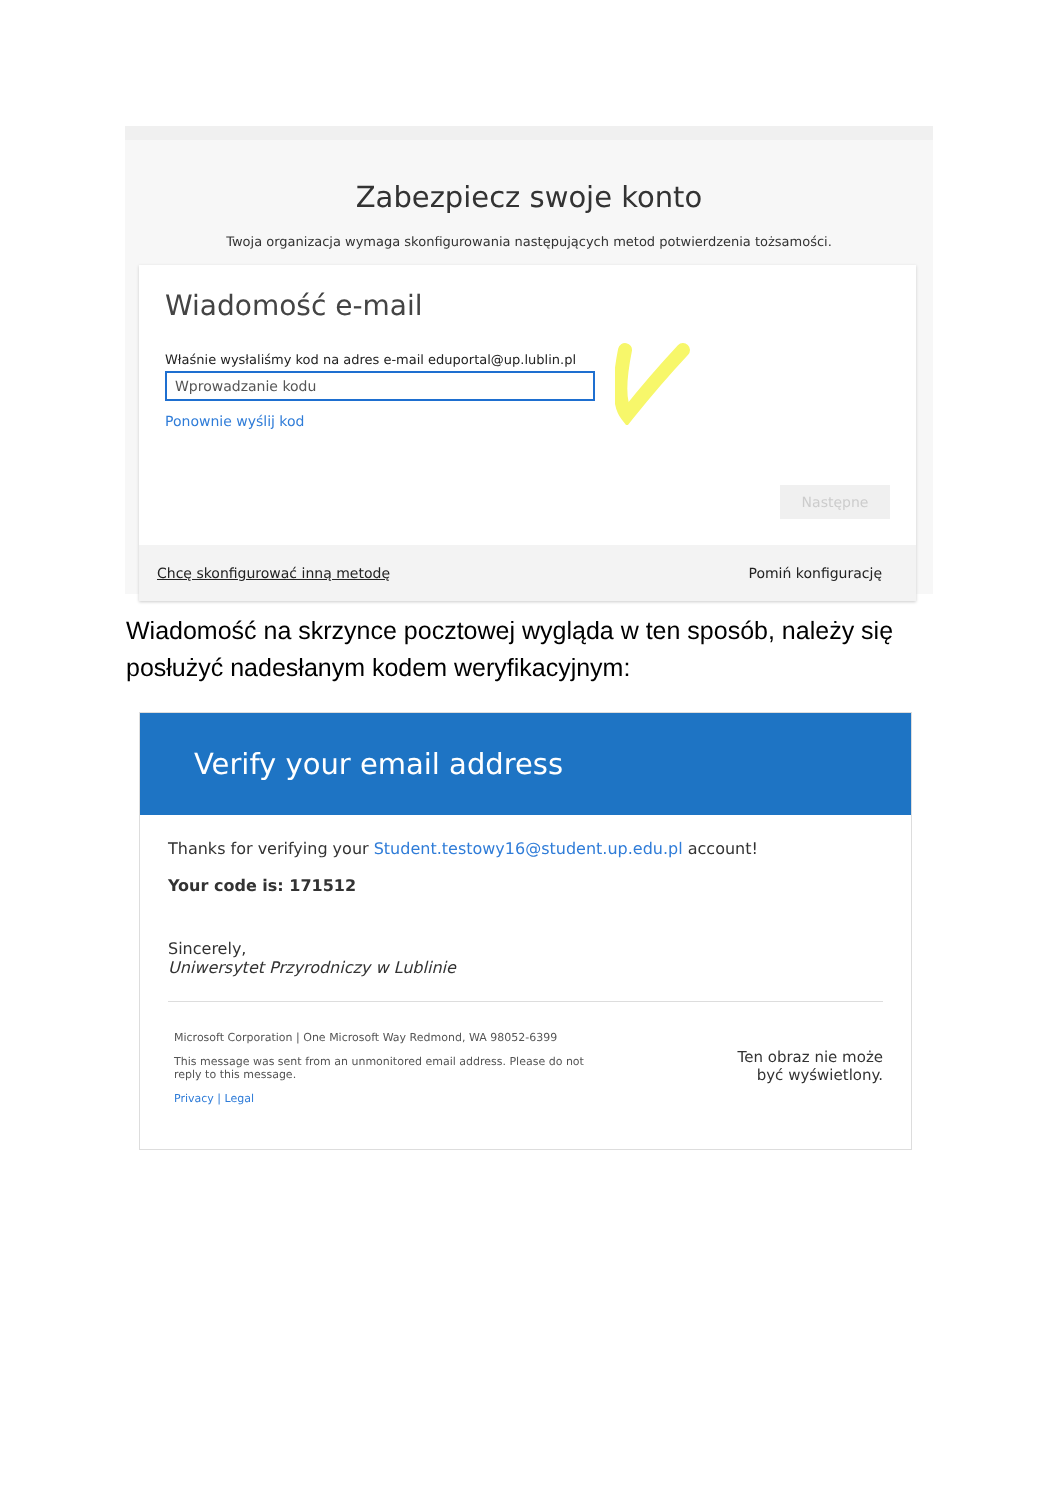Zabezpiecz swoje konto
Twoja organizacja wymaga skonfigurowania następujących metod potwierdzenia tożsamości.
Wiadomość e-mail
Właśnie wysłaliśmy kod na adres e-mail eduportal@up.lublin.pl
Wprowadzanie kodu
Ponownie wyślij kod
Następne
Chcę skonfigurować inną metodę Pomiń konfigurację
Wiadomość na skrzynce pocztowej wygląda w ten sposób, należy się posłużyć nadesłanym kodem weryfikacyjnym:
Verify your email address
Thanks for verifying your Student.testowy16@student.up.edu.pl account!
Your code is: 171512
Sincerely,
Uniwersytet Przyrodniczy w Lublinie
Microsoft Corporation | One Microsoft Way Redmond, WA 98052-6399
This message was sent from an unmonitored email address. Please do not reply to this message.
Privacy | Legal
Ten obraz nie może być wyświetlony.